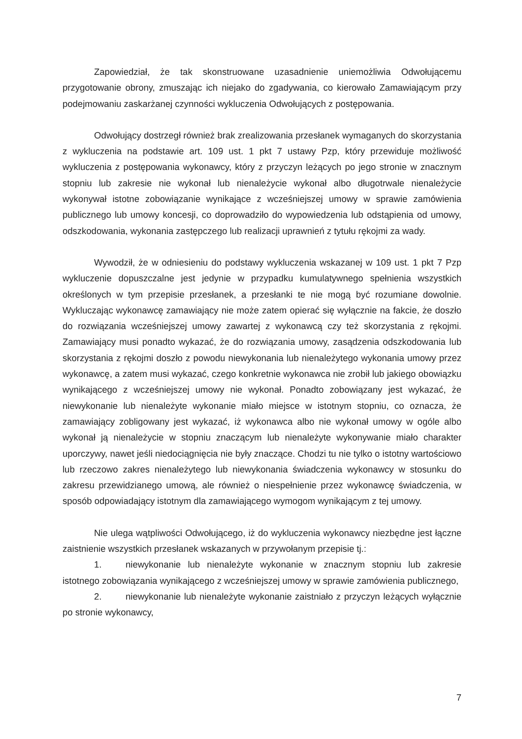Zapowiedział, że tak skonstruowane uzasadnienie uniemożliwia Odwołującemu przygotowanie obrony, zmuszając ich niejako do zgadywania, co kierowało Zamawiającym przy podejmowaniu zaskarżanej czynności wykluczenia Odwołujących z postępowania.
Odwołujący dostrzegł również brak zrealizowania przesłanek wymaganych do skorzystania z wykluczenia na podstawie art. 109 ust. 1 pkt 7 ustawy Pzp, który przewiduje możliwość wykluczenia z postępowania wykonawcy, który z przyczyn leżących po jego stronie w znacznym stopniu lub zakresie nie wykonał lub nienależycie wykonał albo długotrwale nienależycie wykonywał istotne zobowiązanie wynikające z wcześniejszej umowy w sprawie zamówienia publicznego lub umowy koncesji, co doprowadziło do wypowiedzenia lub odstąpienia od umowy, odszkodowania, wykonania zastępczego lub realizacji uprawnień z tytułu rękojmi za wady.
Wywodził, że w odniesieniu do podstawy wykluczenia wskazanej w 109 ust. 1 pkt 7 Pzp wykluczenie dopuszczalne jest jedynie w przypadku kumulatywnego spełnienia wszystkich określonych w tym przepisie przesłanek, a przesłanki te nie mogą być rozumiane dowolnie. Wykluczając wykonawcę zamawiający nie może zatem opierać się wyłącznie na fakcie, że doszło do rozwiązania wcześniejszej umowy zawartej z wykonawcą czy też skorzystania z rękojmi. Zamawiający musi ponadto wykazać, że do rozwiązania umowy, zasądzenia odszkodowania lub skorzystania z rękojmi doszło z powodu niewykonania lub nienależytego wykonania umowy przez wykonawcę, a zatem musi wykazać, czego konkretnie wykonawca nie zrobił lub jakiego obowiązku wynikającego z wcześniejszej umowy nie wykonał. Ponadto zobowiązany jest wykazać, że niewykonanie lub nienależyte wykonanie miało miejsce w istotnym stopniu, co oznacza, że zamawiający zobligowany jest wykazać, iż wykonawca albo nie wykonał umowy w ogóle albo wykonał ją nienależycie w stopniu znaczącym lub nienależyte wykonywanie miało charakter uporczywy, nawet jeśli niedociągnięcia nie były znaczące. Chodzi tu nie tylko o istotny wartościowo lub rzeczowo zakres nienależytego lub niewykonania świadczenia wykonawcy w stosunku do zakresu przewidzianego umową, ale również o niespełnienie przez wykonawcę świadczenia, w sposób odpowiadający istotnym dla zamawiającego wymogom wynikającym z tej umowy.
Nie ulega wątpliwości Odwołującego, iż do wykluczenia wykonawcy niezbędne jest łączne zaistnienie wszystkich przesłanek wskazanych w przywołanym przepisie tj.:
1. niewykonanie lub nienależyte wykonanie w znacznym stopniu lub zakresie istotnego zobowiązania wynikającego z wcześniejszej umowy w sprawie zamówienia publicznego,
2. niewykonanie lub nienależyte wykonanie zaistniało z przyczyn leżących wyłącznie po stronie wykonawcy,
7